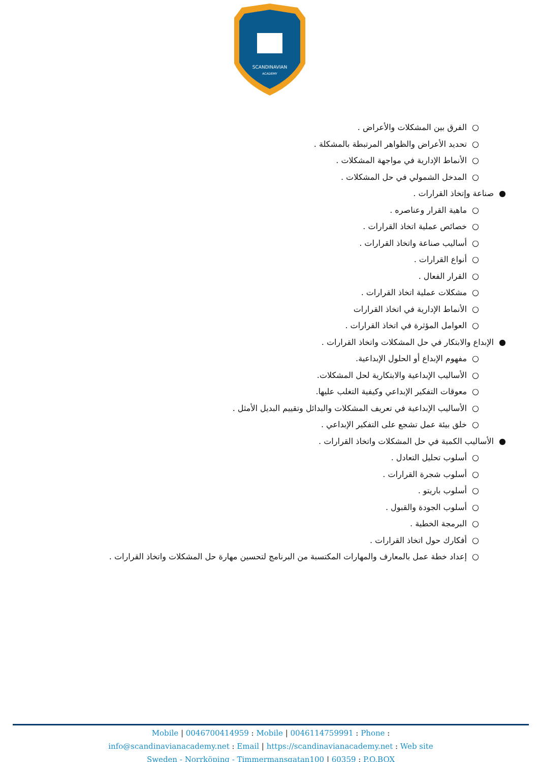SCANDINAVIAN
ACADEMY
○ الفرق بين المشكلات والأعراض .
○ تحديد الأعراض والظواهر المرتبطة بالمشكلة .
○ الأنماط الإدارية في مواجهة المشكلات .
○ المدخل الشمولي في حل المشكلات .
● صناعة وإتخاذ القرارات .
○ ماهية القرار وعناصره .
○ خصائص عملية اتخاذ القرارات .
○ أساليب صناعة واتخاذ القرارات .
○ أنواع القرارات .
○ القرار الفعال .
○ مشكلات عملية اتخاذ القرارات .
○ الأنماط الإدارية في اتخاذ القرارات
○ العوامل المؤثرة في اتخاذ القرارات .
● الإبداع والابتكار في حل المشكلات واتخاذ القرارات .
○ مفهوم الإبداع أو الحلول الإبداعية.
○ الأساليب الإبداعية والابتكارية لحل المشكلات.
○ معوقات التفكير الإبداعي وكيفية التغلب عليها.
○ الأساليب الإبداعية في تعريف المشكلات والبدائل وتقييم البديل الأمثل .
○ خلق بيئة عمل تشجع على التفكير الإبداعي .
● الأساليب الكمية في حل المشكلات واتخاذ القرارات .
○ أسلوب تحليل التعادل .
○ أسلوب شجرة القرارات .
○ أسلوب باريتو .
○ أسلوب الجودة والقبول .
○ البرمجة الخطية .
○ أفكارك حول اتخاذ القرارات .
○ إعداد خطة عمل بالمعارف والمهارات المكتسبة من البرنامج لتحسين مهارة حل المشكلات واتخاذ القرارات .
Mobile | 0046700414959 : Mobile | 0046114759991 : Phone :
info@scandinavianacademy.net : Email | https://scandinavianacademy.net : Web site
Sweden - Norrköping - Timmermansgatan100 | 60359 : P.O.BOX